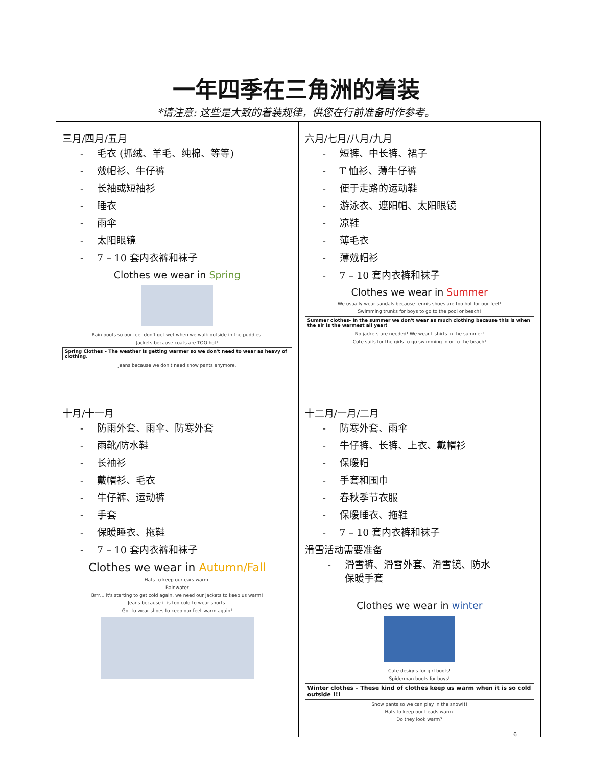一年四季在三角洲的着装
*请注意: 这些是大致的着装规律，供您在行前准备时作参考。
| 三月/四月/五月 - 毛衣 (抓绒、羊毛、纯棉、等等) - 戴帽衫、牛仔裤 - 长袖或短袖衫 - 睡衣 - 雨伞 - 太阳眼镜 - 7 – 10 套内衣裤和袜子 Clothes we wear in Spring Rain boots so our feet don't get wet when we walk outside in the puddles. Jackets because coats are TOO hot! Spring Clothes – The weather is getting warmer so we don't need to wear as heavy of clothing. Jeans because we don't need snow pants anymore. | 六月/七月/八月/九月 - 短裤、中长裤、裙子 - T 恤衫、薄牛仔裤 - 便于走路的运动鞋 - 游泳衣、遮阳帽、太阳眼镜 - 凉鞋 - 薄毛衣 - 薄戴帽衫 - 7 – 10 套内衣裤和袜子 Clothes we wear in Summer We usually wear sandals because tennis shoes are too hot for our feet! Swimming trunks for boys to go to the pool or beach! Summer clothes- In the summer we don't wear as much clothing because this is when the air is the warmest all year! No jackets are needed! We wear t-shirts in the summer! Cute suits for the girls to go swimming in or to the beach! |
| 十月/十一月 - 防雨外套、雨伞、防寒外套 - 雨靴/防水鞋 - 长袖衫 - 戴帽衫、毛衣 - 牛仔裤、运动裤 - 手套 - 保暖睡衣、拖鞋 - 7 – 10 套内衣裤和袜子 Clothes we wear in Autumn/Fall Hats to keep our ears warm. Rainwater Brrr… it's starting to get cold again, we need our jackets to keep us warm! Jeans because it is too cold to wear shorts. Got to wear shoes to keep our feet warm again! | 十二月/一月/二月 - 防寒外套、雨伞 - 牛仔裤、长裤、上衣、戴帽衫 - 保暖帽 - 手套和围巾 - 春秋季节衣服 - 保暖睡衣、拖鞋 - 7 – 10 套内衣裤和袜子 滑雪活动需要准备 - 滑雪裤、滑雪外套、滑雪镜、防水 保暖手套 Clothes we wear in winter Cute designs for girl boots! Spiderman boots for boys! Winter clothes – These kind of clothes keep us warm when it is so cold outside !!! Snow pants so we can play in the snow!!! Hats to keep our heads warm. Do they look warm? |
6